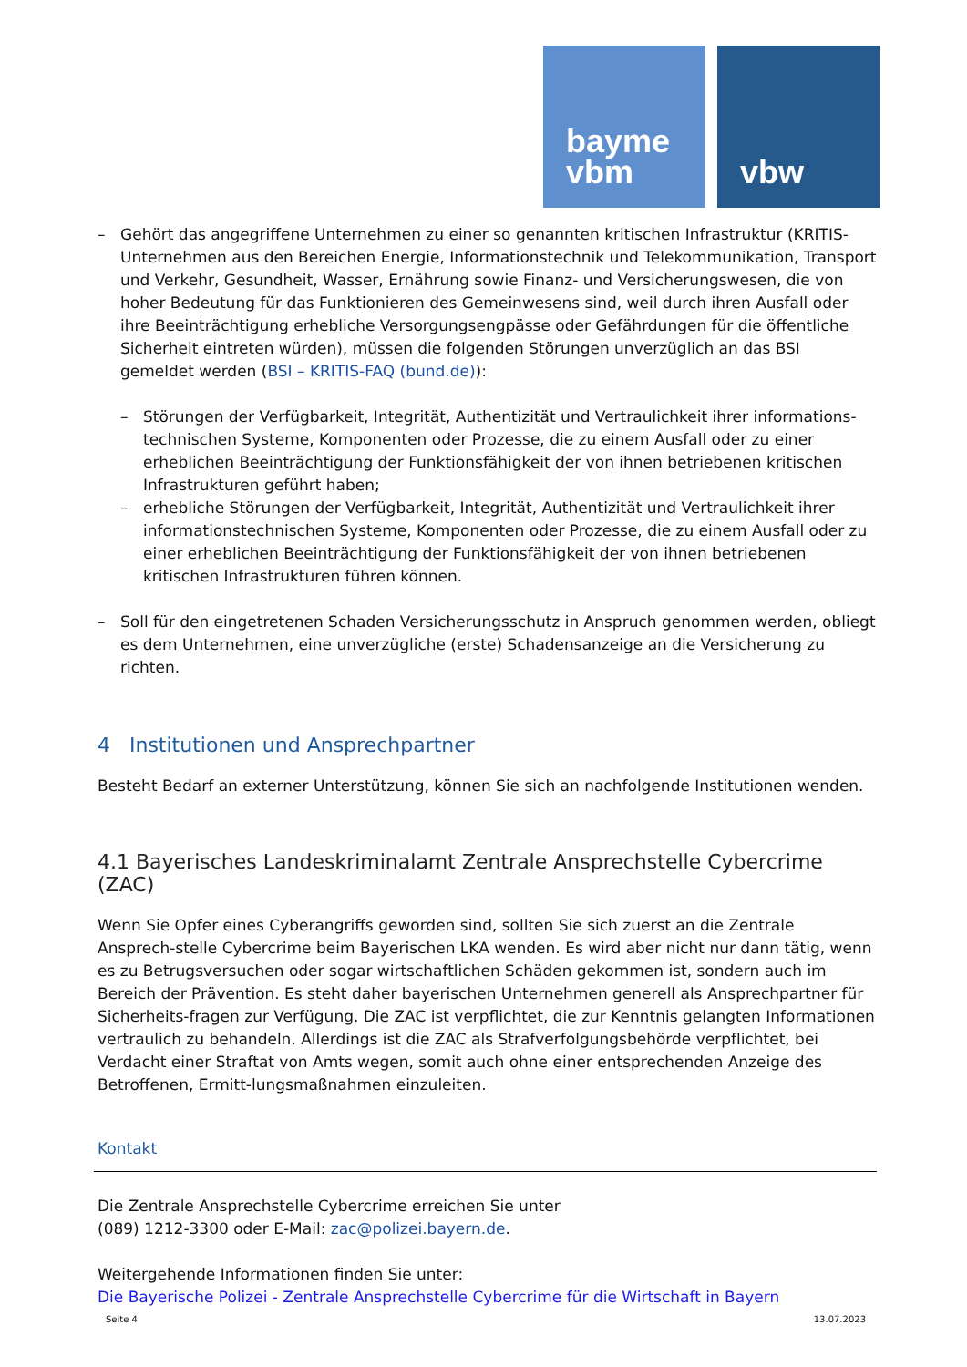bayme
vbm
vbw
– Gehört das angegriffene Unternehmen zu einer so genannten kritischen Infrastruktur (KRITIS-Unternehmen aus den Bereichen Energie, Informationstechnik und Telekommunikation, Transport und Verkehr, Gesundheit, Wasser, Ernährung sowie Finanz- und Versicherungswesen, die von hoher Bedeutung für das Funktionieren des Gemeinwesens sind, weil durch ihren Ausfall oder ihre Beeinträchtigung erhebliche Versorgungsengpässe oder Gefährdungen für die öffentliche Sicherheit eintreten würden), müssen die folgenden Störungen unverzüglich an das BSI gemeldet werden (BSI – KRITIS-FAQ (bund.de)):
– Störungen der Verfügbarkeit, Integrität, Authentizität und Vertraulichkeit ihrer informations-technischen Systeme, Komponenten oder Prozesse, die zu einem Ausfall oder zu einer erheblichen Beeinträchtigung der Funktionsfähigkeit der von ihnen betriebenen kritischen Infrastrukturen geführt haben;
– erhebliche Störungen der Verfügbarkeit, Integrität, Authentizität und Vertraulichkeit ihrer informationstechnischen Systeme, Komponenten oder Prozesse, die zu einem Ausfall oder zu einer erheblichen Beeinträchtigung der Funktionsfähigkeit der von ihnen betriebenen kritischen Infrastrukturen führen können.
– Soll für den eingetretenen Schaden Versicherungsschutz in Anspruch genommen werden, obliegt es dem Unternehmen, eine unverzügliche (erste) Schadensanzeige an die Versicherung zu richten.
4 Institutionen und Ansprechpartner
Besteht Bedarf an externer Unterstützung, können Sie sich an nachfolgende Institutionen wenden.
4.1 Bayerisches Landeskriminalamt Zentrale Ansprechstelle Cybercrime (ZAC)
Wenn Sie Opfer eines Cyberangriffs geworden sind, sollten Sie sich zuerst an die Zentrale Ansprech-stelle Cybercrime beim Bayerischen LKA wenden. Es wird aber nicht nur dann tätig, wenn es zu Betrugsversuchen oder sogar wirtschaftlichen Schäden gekommen ist, sondern auch im Bereich der Prävention. Es steht daher bayerischen Unternehmen generell als Ansprechpartner für Sicherheits-fragen zur Verfügung. Die ZAC ist verpflichtet, die zur Kenntnis gelangten Informationen vertraulich zu behandeln. Allerdings ist die ZAC als Strafverfolgungsbehörde verpflichtet, bei Verdacht einer Straftat von Amts wegen, somit auch ohne einer entsprechenden Anzeige des Betroffenen, Ermitt-lungsmaßnahmen einzuleiten.
Kontakt
Die Zentrale Ansprechstelle Cybercrime erreichen Sie unter
(089) 1212-3300 oder E-Mail: zac@polizei.bayern.de.
Weitergehende Informationen finden Sie unter:
Die Bayerische Polizei - Zentrale Ansprechstelle Cybercrime für die Wirtschaft in Bayern
Seite 4 13.07.2023